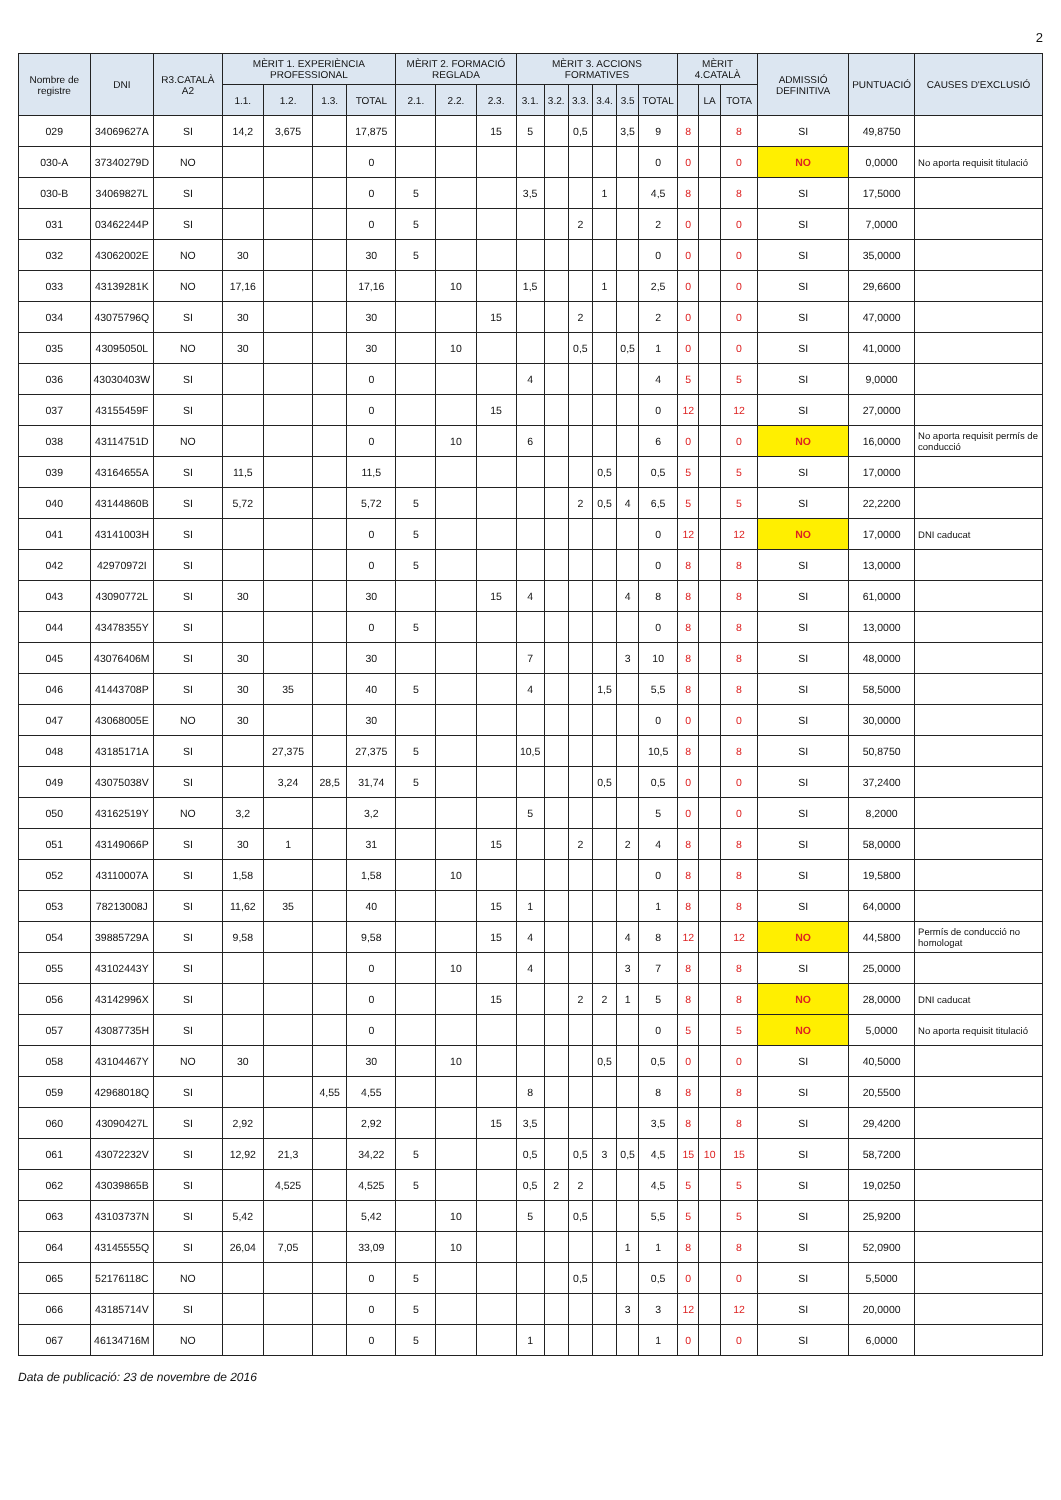2
| Nombre de registre | DNI | R3.CATALÀ A2 | MÈRIT 1. EXPERIÈNCIA PROFESSIONAL | | | | MÈRIT 2. FORMACIÓ REGLADA | | | MÈRIT 3. ACCIONS FORMATIVES | | | | | | MÈRIT 4.CATALÀ | | | ADMISSIÓ DEFINITIVA | PUNTUACIÓ | CAUSES D'EXCLUSIÓ |
| --- | --- | --- | --- | --- | --- | --- | --- | --- | --- | --- | --- | --- | --- | --- | --- | --- | --- | --- | --- | --- | --- |
| | | | 1.1. | 1.2. | 1.3. | TOTAL | 2.1. | 2.2. | 2.3. | 3.1. | 3.2. | 3.3. | 3.4. | 3.5 | TOTAL | | LA | TOTA | | | |
| 029 | 34069627A | SI | 14,2 | 3,675 | | 17,875 | | | 15 | 5 | | 0,5 | | 3,5 | 9 | 8 | | 8 | SI | 49,8750 | |
| 030-A | 37340279D | NO | | | | 0 | | | | | | | | | 0 | 0 | | 0 | NO | 0,0000 | No aporta requisit titulació |
| 030-B | 34069827L | SI | | | | 0 | 5 | | | 3,5 | | | 1 | | 4,5 | 8 | | 8 | SI | 17,5000 | |
| 031 | 03462244P | SI | | | | 0 | 5 | | | | | 2 | | | 2 | 0 | | 0 | SI | 7,0000 | |
| 032 | 43062002E | NO | 30 | | | 30 | 5 | | | | | | | | 0 | 0 | | 0 | SI | 35,0000 | |
| 033 | 43139281K | NO | 17,16 | | | 17,16 | | 10 | | 1,5 | | | 1 | | 2,5 | 0 | | 0 | SI | 29,6600 | |
| 034 | 43075796Q | SI | 30 | | | 30 | | | 15 | | | 2 | | | 2 | 0 | | 0 | SI | 47,0000 | |
| 035 | 43095050L | NO | 30 | | | 30 | | 10 | | | | 0,5 | | 0,5 | 1 | 0 | | 0 | SI | 41,0000 | |
| 036 | 43030403W | SI | | | | 0 | | | | 4 | | | | | 4 | 5 | | 5 | SI | 9,0000 | |
| 037 | 43155459F | SI | | | | 0 | | | 15 | | | | | | 0 | 12 | | 12 | SI | 27,0000 | |
| 038 | 43114751D | NO | | | | 0 | | 10 | | 6 | | | | | 6 | 0 | | 0 | NO | 16,0000 | No aporta requisit permís de conducció |
| 039 | 43164655A | SI | 11,5 | | | 11,5 | | | | | | | 0,5 | | 0,5 | 5 | | 5 | SI | 17,0000 | |
| 040 | 43144860B | SI | 5,72 | | | 5,72 | 5 | | | | | 2 | 0,5 | 4 | 6,5 | 5 | | 5 | SI | 22,2200 | |
| 041 | 43141003H | SI | | | | 0 | 5 | | | | | | | | 0 | 12 | | 12 | NO | 17,0000 | DNI caducat |
| 042 | 42970972I | SI | | | | 0 | 5 | | | | | | | | 0 | 8 | | 8 | SI | 13,0000 | |
| 043 | 43090772L | SI | 30 | | | 30 | | | 15 | 4 | | | | 4 | 8 | 8 | | 8 | SI | 61,0000 | |
| 044 | 43478355Y | SI | | | | 0 | 5 | | | | | | | | 0 | 8 | | 8 | SI | 13,0000 | |
| 045 | 43076406M | SI | 30 | | | 30 | | | | 7 | | | | 3 | 10 | 8 | | 8 | SI | 48,0000 | |
| 046 | 41443708P | SI | 30 | 35 | | 40 | 5 | | | 4 | | | 1,5 | | 5,5 | 8 | | 8 | SI | 58,5000 | |
| 047 | 43068005E | NO | 30 | | | 30 | | | | | | | | | 0 | 0 | | 0 | SI | 30,0000 | |
| 048 | 43185171A | SI | | 27,375 | | 27,375 | 5 | | | 10,5 | | | | | 10,5 | 8 | | 8 | SI | 50,8750 | |
| 049 | 43075038V | SI | | 3,24 | 28,5 | 31,74 | 5 | | | | | | 0,5 | | 0,5 | 0 | | 0 | SI | 37,2400 | |
| 050 | 43162519Y | NO | 3,2 | | | 3,2 | | | | 5 | | | | | 5 | 0 | | 0 | SI | 8,2000 | |
| 051 | 43149066P | SI | 30 | 1 | | 31 | | | 15 | | | 2 | | 2 | 4 | 8 | | 8 | SI | 58,0000 | |
| 052 | 43110007A | SI | 1,58 | | | 1,58 | | 10 | | | | | | | 0 | 8 | | 8 | SI | 19,5800 | |
| 053 | 78213008J | SI | 11,62 | 35 | | 40 | | | 15 | 1 | | | | | 1 | 8 | | 8 | SI | 64,0000 | |
| 054 | 39885729A | SI | 9,58 | | | 9,58 | | | 15 | 4 | | | | 4 | 8 | 12 | | 12 | NO | 44,5800 | Permís de conducció no homologat |
| 055 | 43102443Y | SI | | | | 0 | | 10 | | 4 | | | | 3 | 7 | 8 | | 8 | SI | 25,0000 | |
| 056 | 43142996X | SI | | | | 0 | | | 15 | | | 2 | 2 | 1 | 5 | 8 | | 8 | NO | 28,0000 | DNI caducat |
| 057 | 43087735H | SI | | | | 0 | | | | | | | | | 0 | 5 | | 5 | NO | 5,0000 | No aporta requisit titulació |
| 058 | 43104467Y | NO | 30 | | | 30 | | 10 | | | | | 0,5 | | 0,5 | 0 | | 0 | SI | 40,5000 | |
| 059 | 42968018Q | SI | | | 4,55 | 4,55 | | | | 8 | | | | | 8 | 8 | | 8 | SI | 20,5500 | |
| 060 | 43090427L | SI | 2,92 | | | 2,92 | | | 15 | 3,5 | | | | | 3,5 | 8 | | 8 | SI | 29,4200 | |
| 061 | 43072232V | SI | 12,92 | 21,3 | | 34,22 | 5 | | | 0,5 | | 0,5 | 3 | 0,5 | 4,5 | 15 | 10 | 15 | SI | 58,7200 | |
| 062 | 43039865B | SI | | 4,525 | | 4,525 | 5 | | | 0,5 | 2 | 2 | | | 4,5 | 5 | | 5 | SI | 19,0250 | |
| 063 | 43103737N | SI | 5,42 | | | 5,42 | | 10 | | 5 | | 0,5 | | | 5,5 | 5 | | 5 | SI | 25,9200 | |
| 064 | 43145555Q | SI | 26,04 | 7,05 | | 33,09 | | 10 | | | | | | 1 | 1 | 8 | | 8 | SI | 52,0900 | |
| 065 | 52176118C | NO | | | | 0 | 5 | | | | | 0,5 | | | 0,5 | 0 | | 0 | SI | 5,5000 | |
| 066 | 43185714V | SI | | | | 0 | 5 | | | | | | | 3 | 3 | 12 | | 12 | SI | 20,0000 | |
| 067 | 46134716M | NO | | | | 0 | 5 | | | 1 | | | | | 1 | 0 | | 0 | SI | 6,0000 | |
Data de publicació: 23 de novembre de 2016